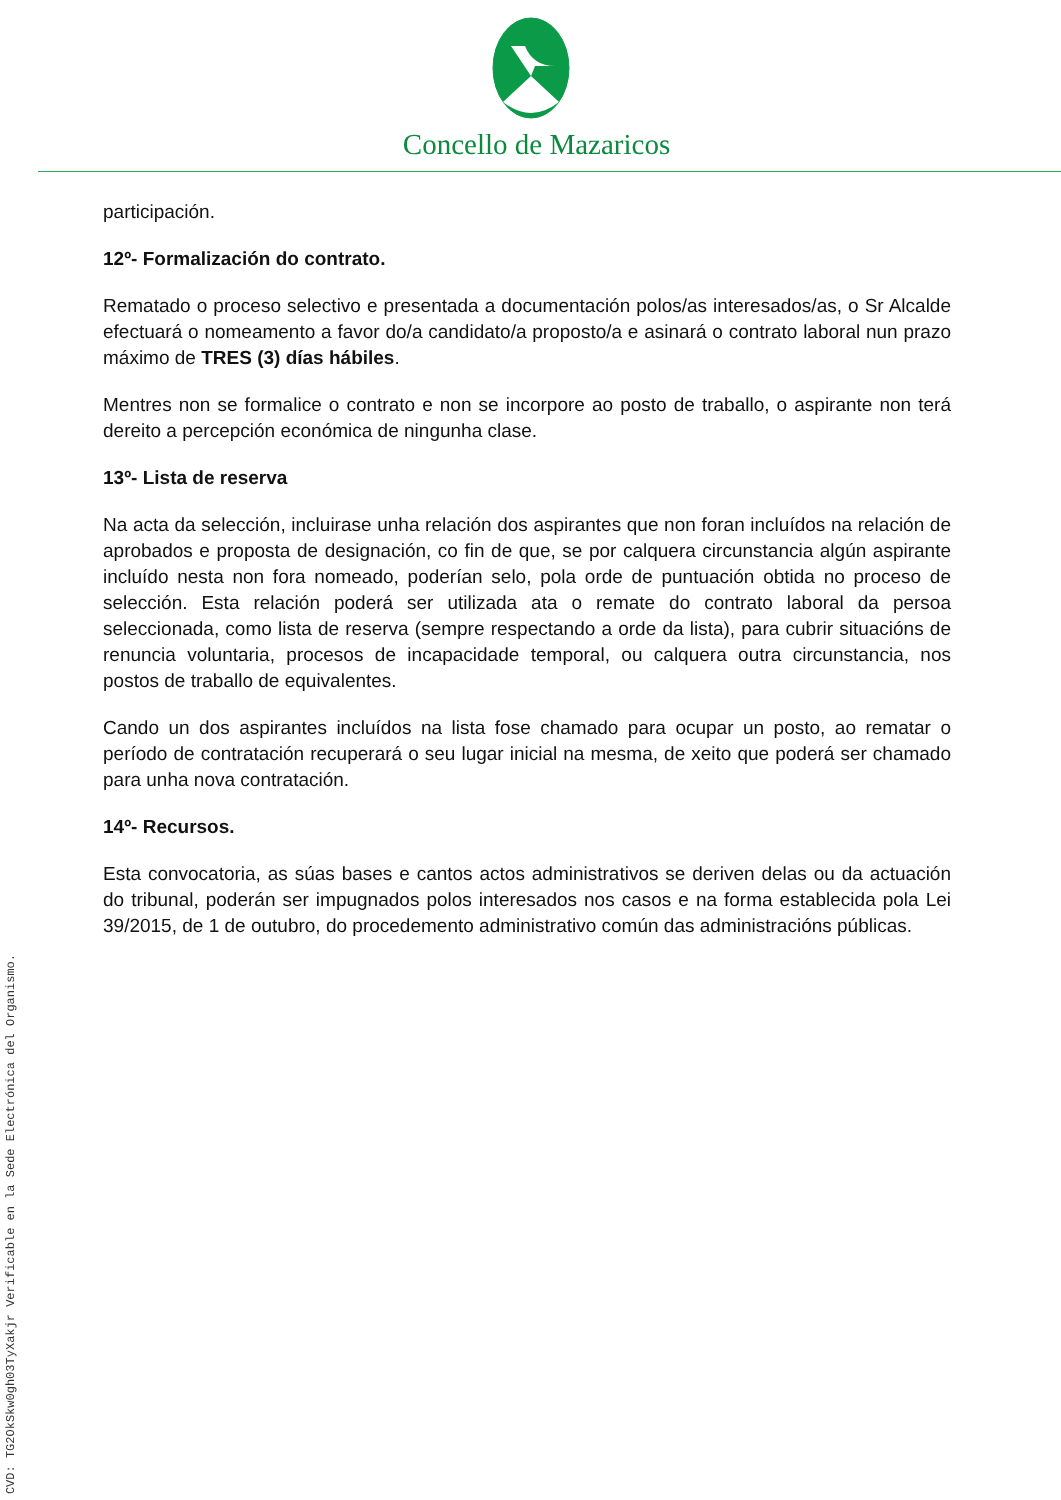Concello de Mazaricos
participación.
12º- Formalización do contrato.
Rematado o proceso selectivo e presentada a documentación polos/as interesados/as, o Sr Alcalde efectuará o nomeamento a favor do/a candidato/a proposto/a e asinará o contrato laboral nun prazo máximo de TRES (3) días hábiles.
Mentres non se formalice o contrato e non se incorpore ao posto de traballo, o aspirante non terá dereito a percepción económica de ningunha clase.
13º- Lista de reserva
Na acta da selección, incluirase unha relación dos aspirantes que non foran incluídos na relación de aprobados e proposta de designación, co fin de que, se por calquera circunstancia algún aspirante incluído nesta non fora nomeado, poderían selo, pola orde de puntuación obtida no proceso de selección. Esta relación poderá ser utilizada ata o remate do contrato laboral da persoa seleccionada, como lista de reserva (sempre respectando a orde da lista), para cubrir situacións de renuncia voluntaria, procesos de incapacidade temporal, ou calquera outra circunstancia, nos postos de traballo de equivalentes.
Cando un dos aspirantes incluídos na lista fose chamado para ocupar un posto, ao rematar o período de contratación recuperará o seu lugar inicial na mesma, de xeito que poderá ser chamado para unha nova contratación.
14º- Recursos.
Esta convocatoria, as súas bases e cantos actos administrativos se deriven delas ou da actuación do tribunal, poderán ser impugnados polos interesados nos casos e na forma establecida pola Lei 39/2015, de 1 de outubro, do procedemento administrativo común das administracións públicas.
CVD: TG2OkSkw0gh03TyXakjr Verificable en la Sede Electrónica del Organismo.